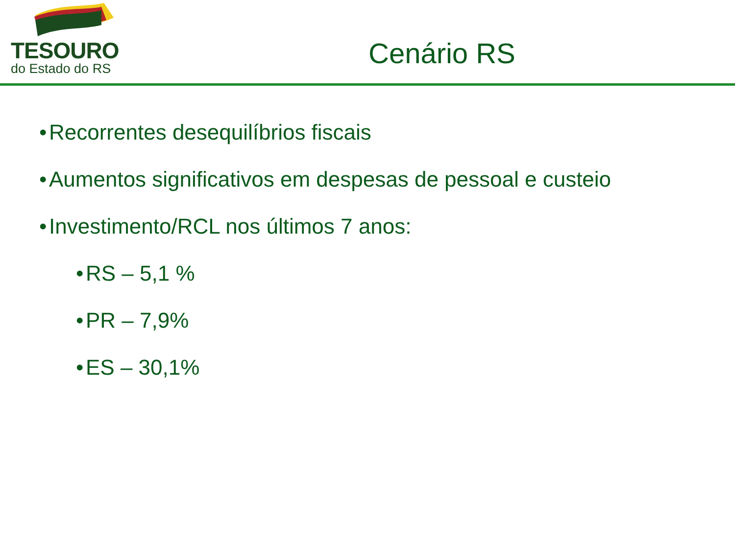TESOURO
do Estado do RS
Cenário RS
• Recorrentes desequilíbrios fiscais
• Aumentos significativos em despesas de pessoal e custeio
• Investimento/RCL nos últimos 7 anos:
• RS – 5,1 %
• PR – 7,9%
• ES – 30,1%